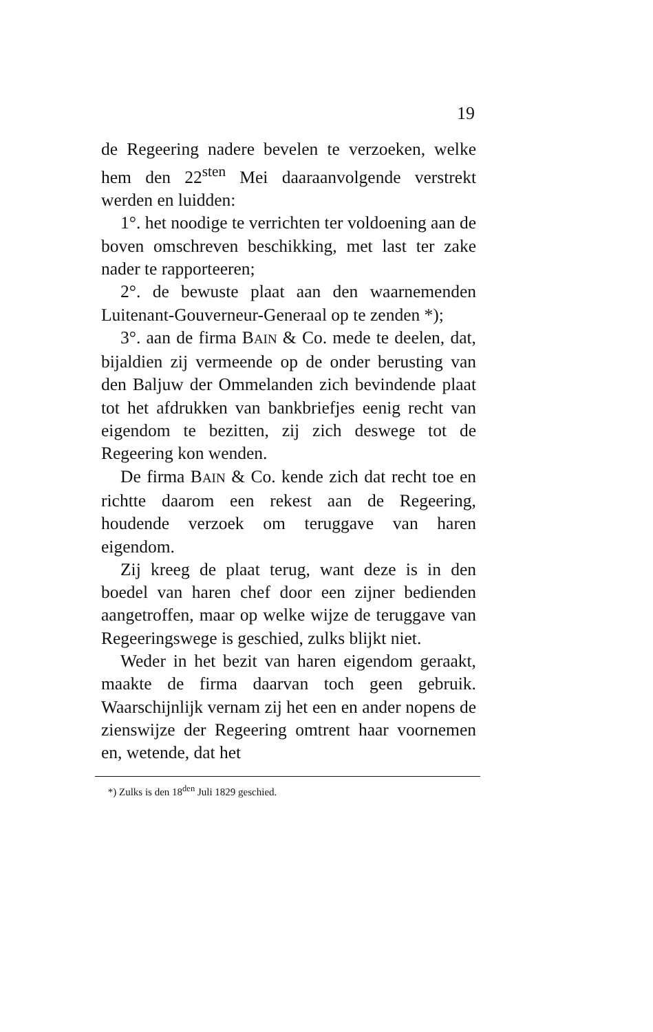19
de Regeering nadere bevelen te verzoeken, welke hem den 22<sup>sten</sup> Mei daaraanvolgende verstrekt werden en luidden:
1°. het noodige te verrichten ter voldoening aan de boven omschreven beschikking, met last ter zake nader te rapporteeren;
2°. de bewuste plaat aan den waarnemenden Luitenant-Gouverneur-Generaal op te zenden *);
3°. aan de firma BAIN & Co. mede te deelen, dat, bijaldien zij vermeende op de onder berusting van den Baljuw der Ommelanden zich bevindende plaat tot het afdrukken van bankbriefjes eenig recht van eigendom te bezitten, zij zich deswege tot de Regeering kon wenden.
De firma BAIN & Co. kende zich dat recht toe en richtte daarom een rekest aan de Regeering, houdende verzoek om teruggave van haren eigendom.
Zij kreeg de plaat terug, want deze is in den boedel van haren chef door een zijner bedienden aangetroffen, maar op welke wijze de teruggave van Regeeringswege is geschied, zulks blijkt niet.
Weder in het bezit van haren eigendom geraakt, maakte de firma daarvan toch geen gebruik. Waarschijnlijk vernam zij het een en ander nopens de zienswijze der Regeering omtrent haar voornemen en, wetende, dat het
*) Zulks is den 18<sup>den</sup> Juli 1829 geschied.